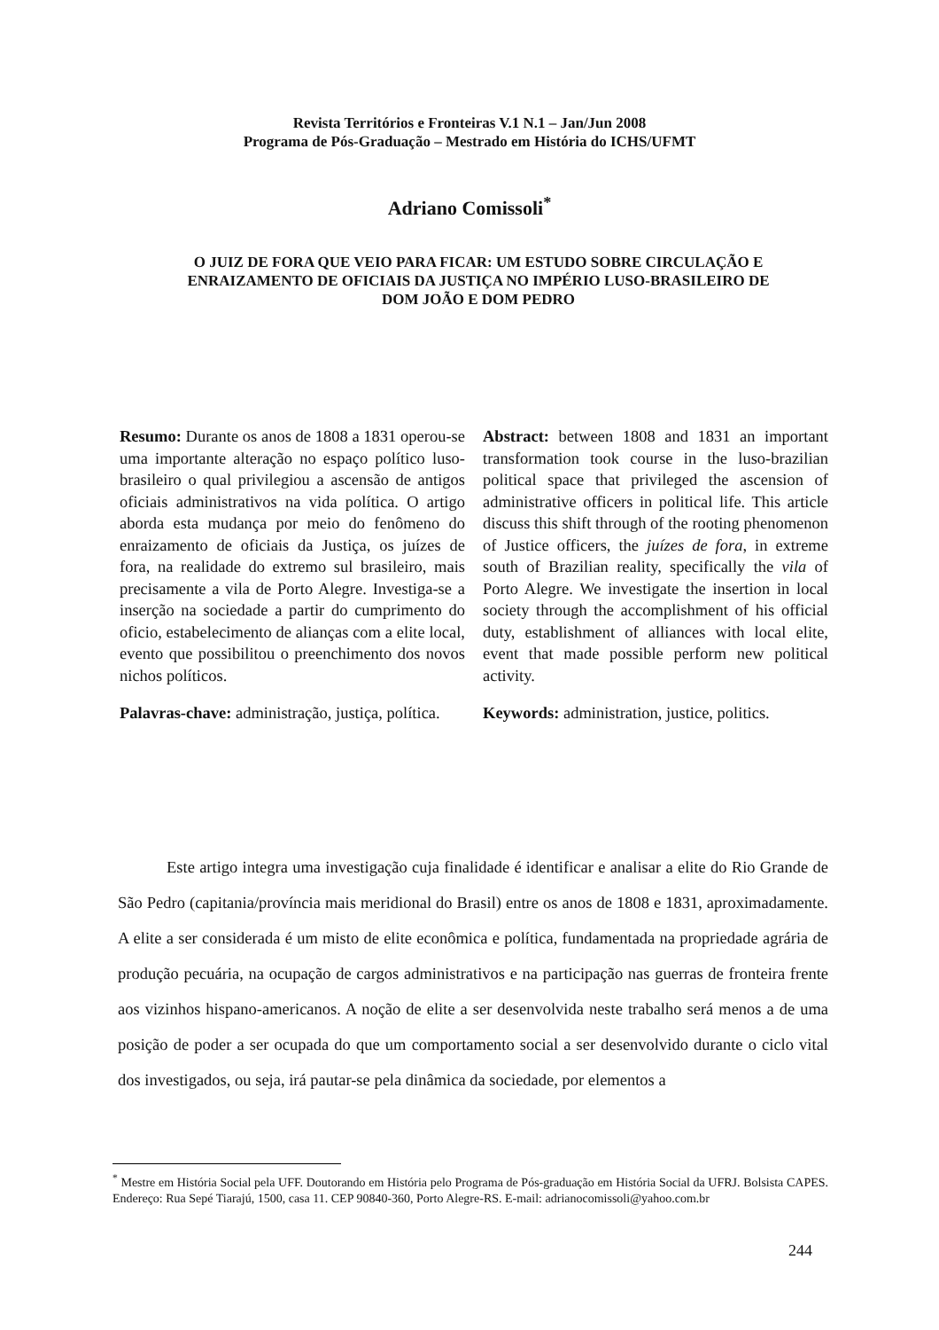Revista Territórios e Fronteiras V.1 N.1 – Jan/Jun 2008
Programa de Pós-Graduação – Mestrado em História do ICHS/UFMT
Adriano Comissoli<sup>*</sup>
O JUIZ DE FORA QUE VEIO PARA FICAR: UM ESTUDO SOBRE CIRCULAÇÃO E ENRAIZAMENTO DE OFICIAIS DA JUSTIÇA NO IMPÉRIO LUSO-BRASILEIRO DE DOM JOÃO E DOM PEDRO
Resumo: Durante os anos de 1808 a 1831 operou-se uma importante alteração no espaço político luso-brasileiro o qual privilegiou a ascensão de antigos oficiais administrativos na vida política. O artigo aborda esta mudança por meio do fenômeno do enraizamento de oficiais da Justiça, os juízes de fora, na realidade do extremo sul brasileiro, mais precisamente a vila de Porto Alegre. Investiga-se a inserção na sociedade a partir do cumprimento do oficio, estabelecimento de alianças com a elite local, evento que possibilitou o preenchimento dos novos nichos políticos.
Palavras-chave: administração, justiça, política.
Abstract: between 1808 and 1831 an important transformation took course in the luso-brazilian political space that privileged the ascension of administrative officers in political life. This article discuss this shift through of the rooting phenomenon of Justice officers, the juízes de fora, in extreme south of Brazilian reality, specifically the vila of Porto Alegre. We investigate the insertion in local society through the accomplishment of his official duty, establishment of alliances with local elite, event that made possible perform new political activity.
Keywords: administration, justice, politics.
Este artigo integra uma investigação cuja finalidade é identificar e analisar a elite do Rio Grande de São Pedro (capitania/província mais meridional do Brasil) entre os anos de 1808 e 1831, aproximadamente. A elite a ser considerada é um misto de elite econômica e política, fundamentada na propriedade agrária de produção pecuária, na ocupação de cargos administrativos e na participação nas guerras de fronteira frente aos vizinhos hispano-americanos. A noção de elite a ser desenvolvida neste trabalho será menos a de uma posição de poder a ser ocupada do que um comportamento social a ser desenvolvido durante o ciclo vital dos investigados, ou seja, irá pautar-se pela dinâmica da sociedade, por elementos a
<sup>*</sup> Mestre em História Social pela UFF. Doutorando em História pelo Programa de Pós-graduação em História Social da UFRJ. Bolsista CAPES. Endereço: Rua Sepé Tiarajú, 1500, casa 11. CEP 90840-360, Porto Alegre-RS. E-mail: adrianocomissoli@yahoo.com.br
244